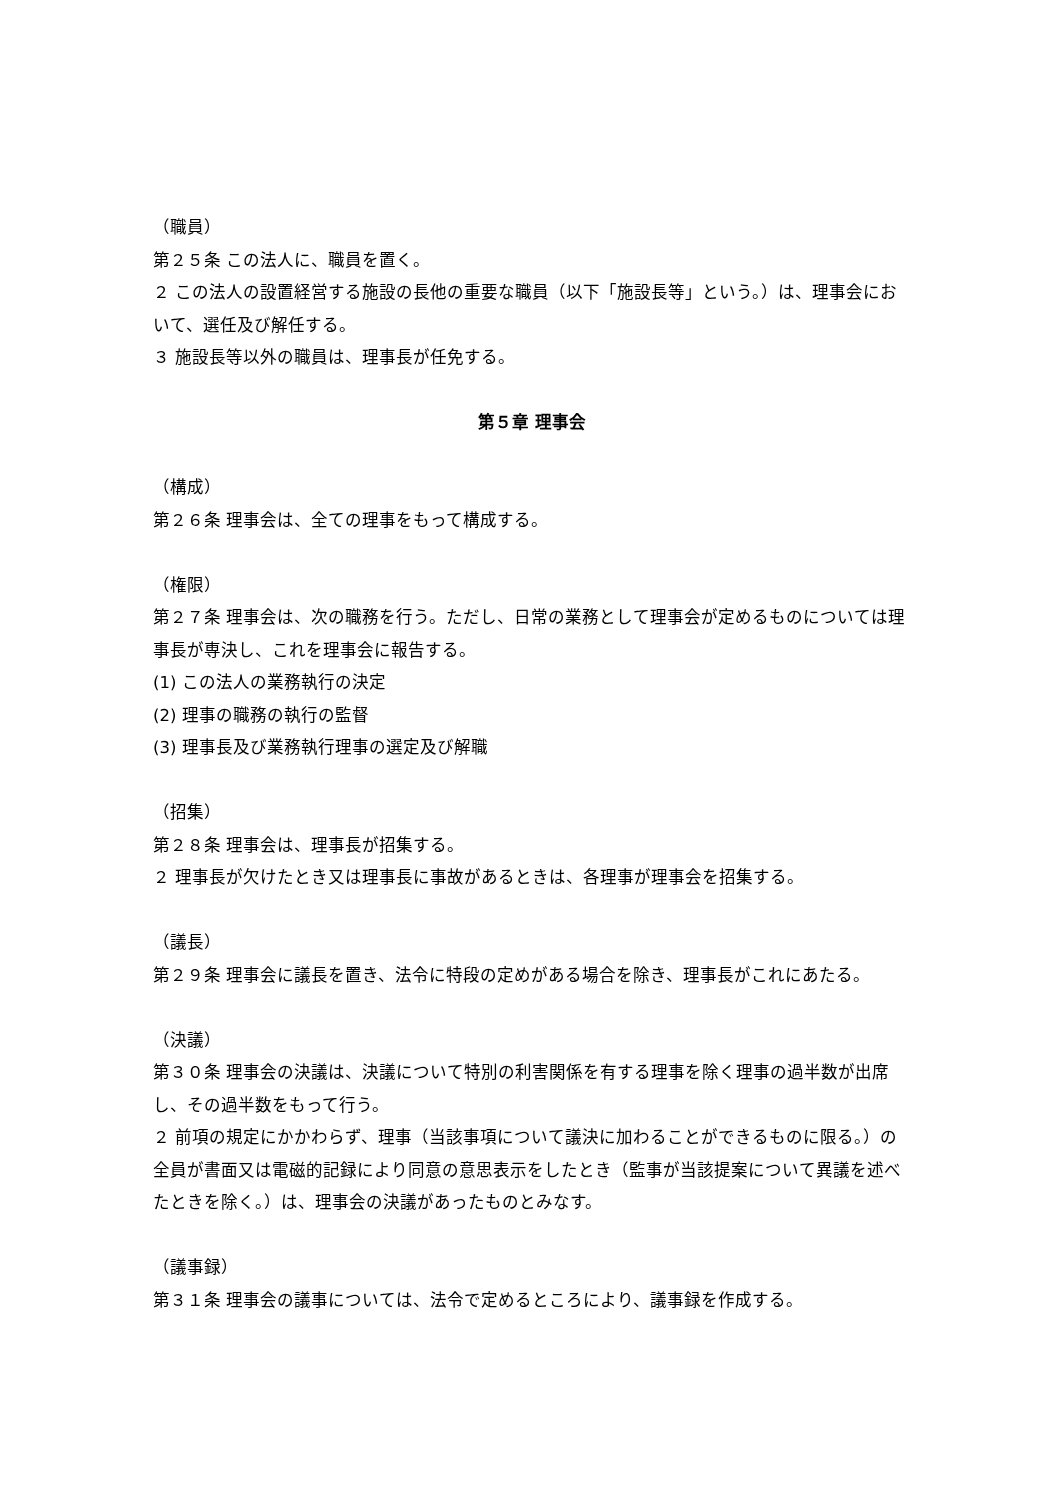（職員）
第２５条 この法人に、職員を置く。
２ この法人の設置経営する施設の長他の重要な職員（以下「施設長等」という。）は、理事会において、選任及び解任する。
３ 施設長等以外の職員は、理事長が任免する。
第５章 理事会
（構成）
第２６条 理事会は、全ての理事をもって構成する。
（権限）
第２７条 理事会は、次の職務を行う。ただし、日常の業務として理事会が定めるものについては理事長が専決し、これを理事会に報告する。
(1) この法人の業務執行の決定
(2) 理事の職務の執行の監督
(3) 理事長及び業務執行理事の選定及び解職
（招集）
第２８条 理事会は、理事長が招集する。
２ 理事長が欠けたとき又は理事長に事故があるときは、各理事が理事会を招集する。
（議長）
第２９条 理事会に議長を置き、法令に特段の定めがある場合を除き、理事長がこれにあたる。
（決議）
第３０条 理事会の決議は、決議について特別の利害関係を有する理事を除く理事の過半数が出席し、その過半数をもって行う。
２ 前項の規定にかかわらず、理事（当該事項について議決に加わることができるものに限る。）の全員が書面又は電磁的記録により同意の意思表示をしたとき（監事が当該提案について異議を述べたときを除く。）は、理事会の決議があったものとみなす。
（議事録）
第３１条 理事会の議事については、法令で定めるところにより、議事録を作成する。